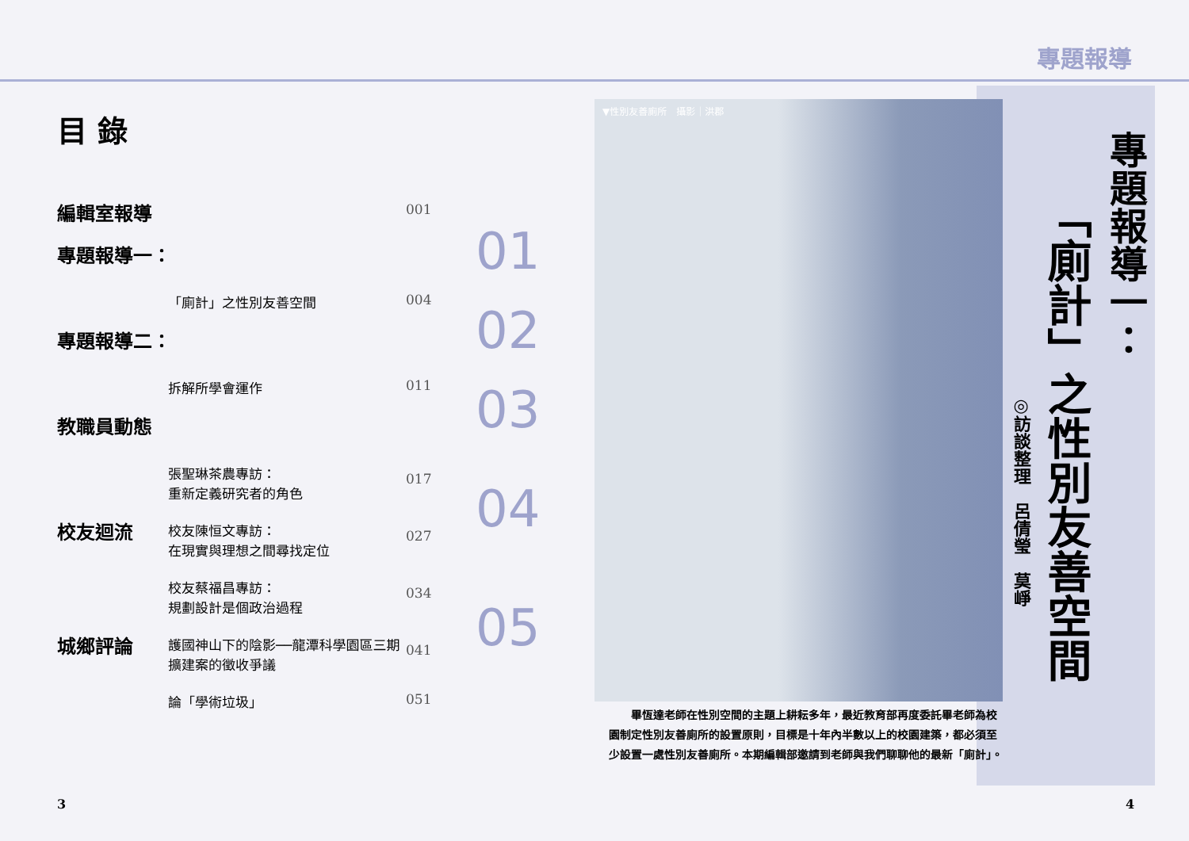專題報導
目 錄
編輯室報導
001
專題報導一：
「廁計」之性別友善空間 004
專題報導二：
拆解所學會運作 011
教職員動態
張聖琳茶農專訪：
重新定義研究者的角色
017
校友迴流
校友陳恒文專訪：
在現實與理想之間尋找定位
027
校友蔡福昌專訪：
規劃設計是個政治過程
034
城鄉評論
護國神山下的陰影──龍潭科學園區三期擴建案的徵收爭議
041
論「學術垃圾」 051
01
02
03
04
05
▼性別友善廁所　攝影｜洪郡
專題報導一：
「廁計」之性別友善空間
◎訪談整理　呂倩瑩　莫崢
畢恆達老師在性別空間的主題上耕耘多年，最近教育部再度委託畢老師為校園制定性別友善廁所的設置原則，目標是十年內半數以上的校園建築，都必須至少設置一處性別友善廁所。本期編輯部邀請到老師與我們聊聊他的最新「廁計」。
3 4